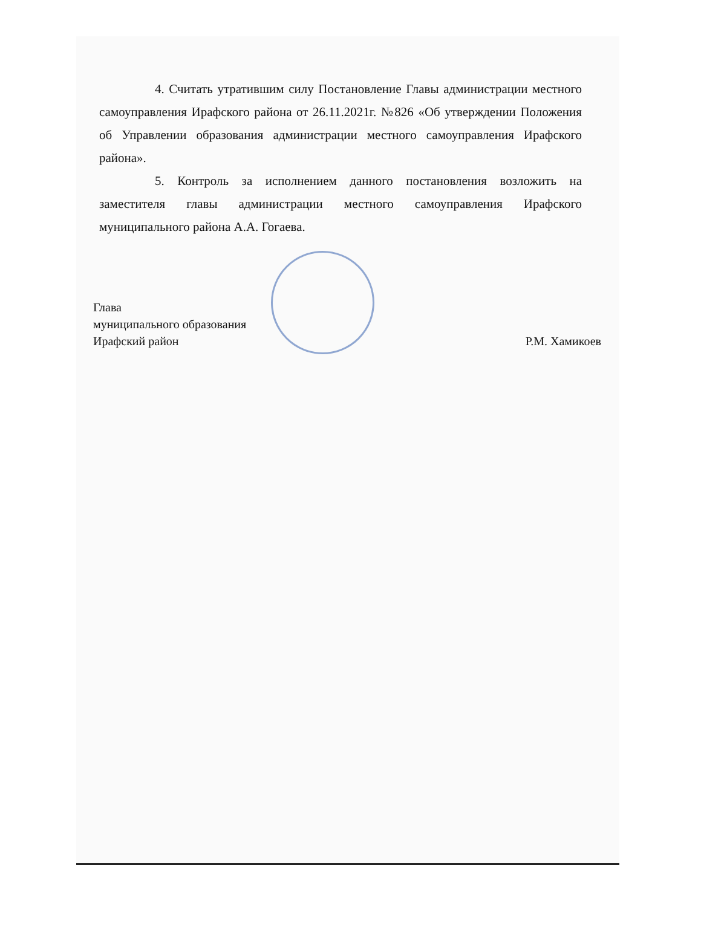4. Считать утратившим силу Постановление Главы администрации местного самоуправления Ирафского района от 26.11.2021г. №826 «Об утверждении Положения об Управлении образования администрации местного самоуправления Ирафского района».
5. Контроль за исполнением данного постановления возложить на заместителя главы администрации местного самоуправления Ирафского муниципального района А.А. Гогаева.
Глава
муниципального образования
Ирафский район
Р.М. Хамикоев